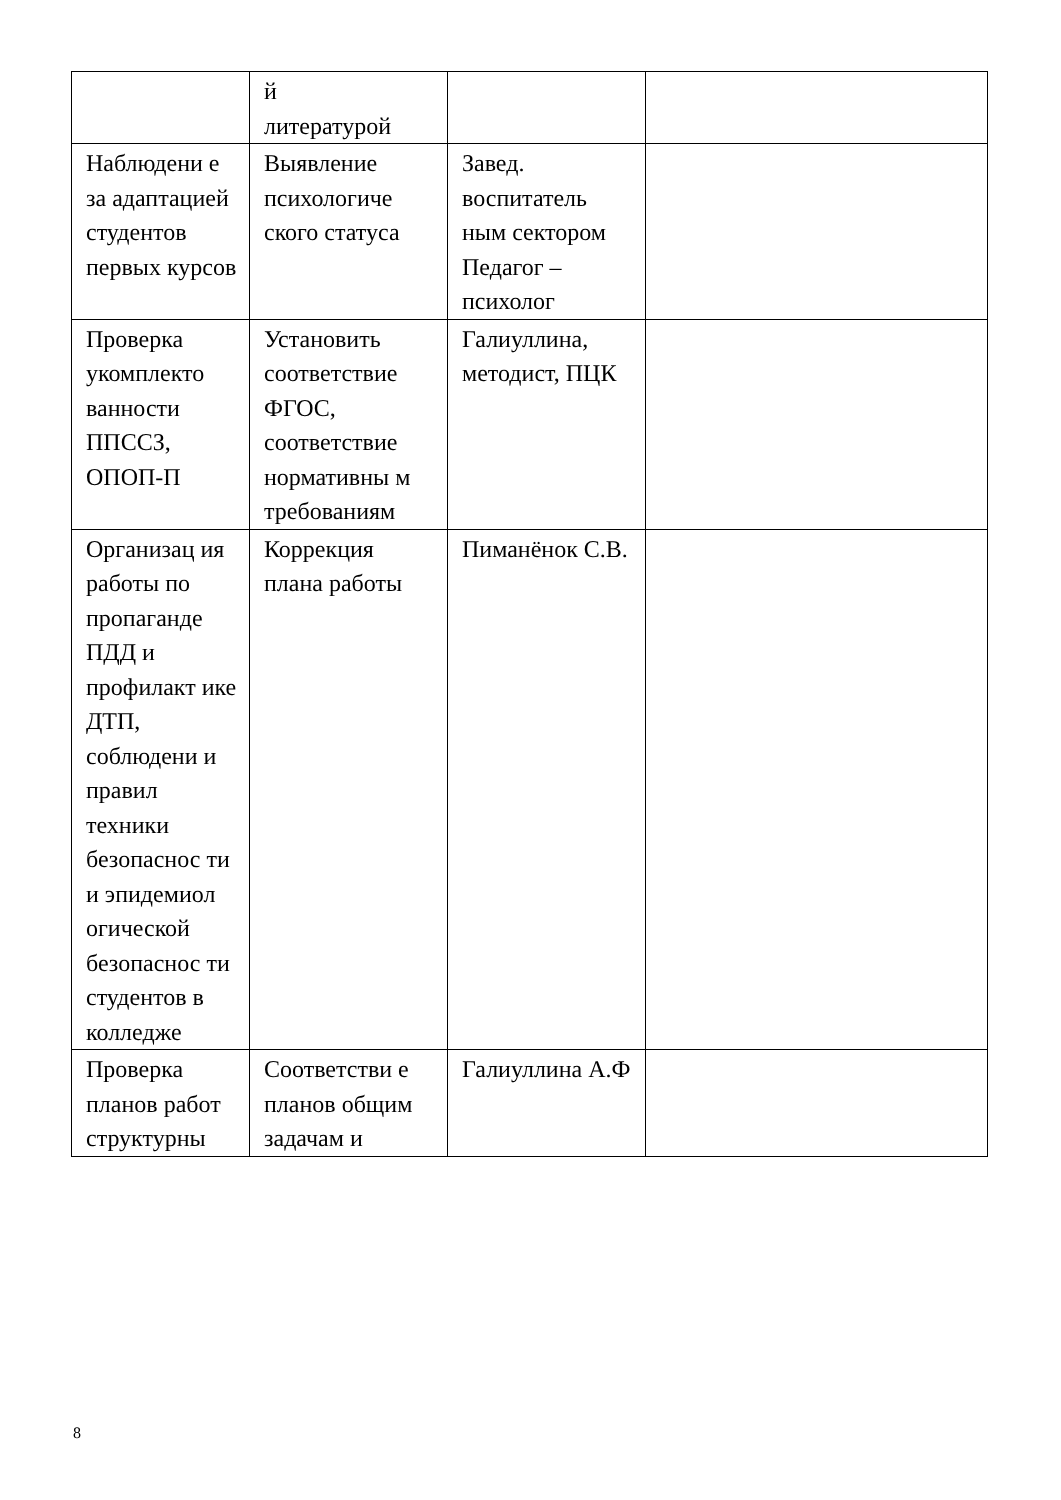| | й литературой | | |
| Наблюдени е за адаптацией студентов первых курсов | Выявление психологиче ского статуса | Завед. воспитатель ным сектором Педагог – психолог | |
| Проверка укомплекто ванности ППССЗ, ОПОП-П | Установить соответствие ФГОС, соответствие нормативны м требованиям | Галиуллина, методист, ПЦК | |
| Организац ия работы по пропаганде ПДД и профилакт ике ДТП, соблюдени и правил техники безопаснос ти и эпидемиол огической безопаснос ти студентов в колледже | Коррекция плана работы | Пиманёнок С.В. | |
| Проверка планов работ структурны | Соответстви е планов общим задачам и | Галиуллина А.Ф | |
8